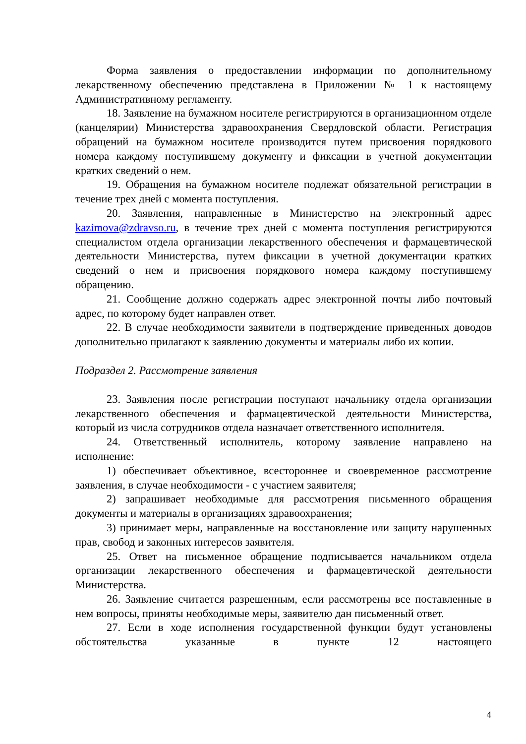Форма заявления о предоставлении информации по дополнительному лекарственному обеспечению представлена в Приложении № 1 к настоящему Административному регламенту.
18. Заявление на бумажном носителе регистрируются в организационном отделе (канцелярии) Министерства здравоохранения Свердловской области. Регистрация обращений на бумажном носителе производится путем присвоения порядкового номера каждому поступившему документу и фиксации в учетной документации кратких сведений о нем.
19. Обращения на бумажном носителе подлежат обязательной регистрации в течение трех дней с момента поступления.
20. Заявления, направленные в Министерство на электронный адрес kazimova@zdravso.ru, в течение трех дней с момента поступления регистрируются специалистом отдела организации лекарственного обеспечения и фармацевтической деятельности Министерства, путем фиксации в учетной документации кратких сведений о нем и присвоения порядкового номера каждому поступившему обращению.
21. Сообщение должно содержать адрес электронной почты либо почтовый адрес, по которому будет направлен ответ.
22. В случае необходимости заявители в подтверждение приведенных доводов дополнительно прилагают к заявлению документы и материалы либо их копии.
Подраздел 2. Рассмотрение заявления
23. Заявления после регистрации поступают начальнику отдела организации лекарственного обеспечения и фармацевтической деятельности Министерства, который из числа сотрудников отдела назначает ответственного исполнителя.
24. Ответственный исполнитель, которому заявление направлено на исполнение:
1) обеспечивает объективное, всестороннее и своевременное рассмотрение заявления, в случае необходимости - с участием заявителя;
2) запрашивает необходимые для рассмотрения письменного обращения документы и материалы в организациях здравоохранения;
3) принимает меры, направленные на восстановление или защиту нарушенных прав, свобод и законных интересов заявителя.
25. Ответ на письменное обращение подписывается начальником отдела организации лекарственного обеспечения и фармацевтической деятельности Министерства.
26. Заявление считается разрешенным, если рассмотрены все поставленные в нем вопросы, приняты необходимые меры, заявителю дан письменный ответ.
27. Если в ходе исполнения государственной функции будут установлены обстоятельства указанные в пункте 12 настоящего
4